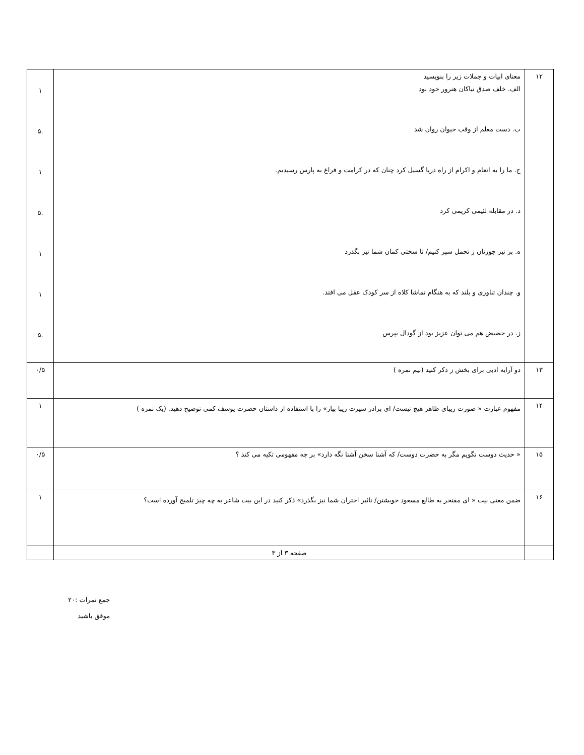| ۱۲ | معنای ابیات و جملات زیر را بنویسید الف. خلف صدق نیاکان هنرور خود بود ب. دست معلم از وقب حیوان روان شد ج. ما را به انعام و اکرام از راه دریا گسیل کرد چنان که در کرامت و فراغ به پارس رسیدیم. د. در مقابله لئیمی کریمی کرد ه. بر تیر جورتان ز تحمل سپر کنیم/ تا سختی کمان شما نیز بگذرد و. چندان تناوری و بلند که به هنگام تماشا کلاه از سر کودک عقل می افتد. ز. در حضیض هم می توان عزیز بود از گودال بپرس | ۱ .۵ ۱ .۵ ۱ ۱ .۵ |
| ۱۳ | دو آرایه ادبی برای بخش ز ذکر کنید (نیم نمره ) | ۰/۵ |
| ۱۴ | مفهوم عبارت « صورت زیبای ظاهر هیچ نیست/ ای برادر سیرت زیبا بیار» را با استفاده از داستان حضرت یوسف کمی توضیح دهید. (یک نمره ) | ۱ |
| ۱۵ | « حدیث دوست نگویم مگر به حضرت دوست/ که آشنا سخن آشنا نگه دارد» بر چه مفهومی تکیه می کند ؟ | ۰/۵ |
| ۱۶ | ضمن معنی بیت « ای مفتخر به طالع مسعود خویشتن/ تاثیر اختران شما نیز بگذرد» ذکر کنید در این بیت شاعر به چه چیز تلمیح آورده است؟ | ۱ |
| | صفحه ۳ از ۳ | |
جمع نمرات :۲۰
موفق باشید